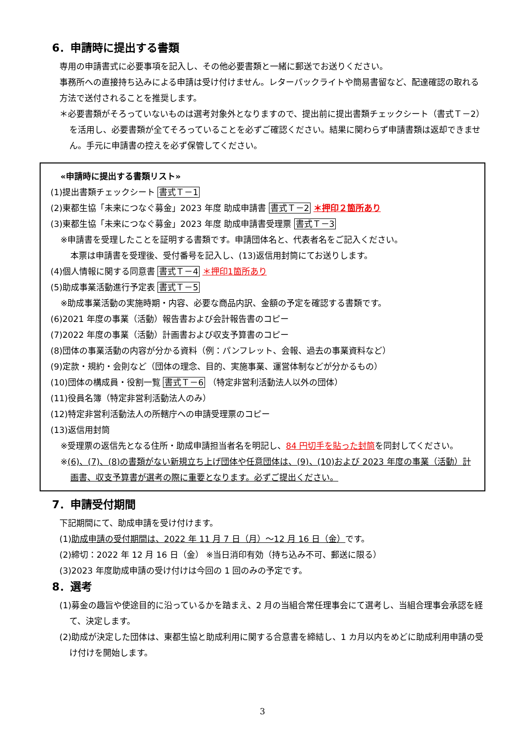6．申請時に提出する書類
専用の申請書式に必要事項を記入し、その他必要書類と一緒に郵送でお送りください。
事務所への直接持ち込みによる申請は受け付けません。レターパックライトや簡易書留など、配達確認の取れる方法で送付されることを推奨します。
＊必要書類がそろっていないものは選考対象外となりますので、提出前に提出書類チェックシート（書式Ｔ－2）を活用し、必要書類が全てそろっていることを必ずご確認ください。結果に関わらず申請書類は返却できません。手元に申請書の控えを必ず保管してください。
«申請時に提出する書類リスト»
(1)提出書類チェックシート 書式Ｔ－1
(2)東都生協「未来につなぐ募金」2023 年度 助成申請書 書式Ｔ－2 ＊押印２箇所あり
(3)東都生協「未来につなぐ募金」2023 年度 助成申請書受理票 書式Ｔ－3
※申請書を受理したことを証明する書類です。申請団体名と、代表者名をご記入ください。
本票は申請書を受理後、受付番号を記入し、(13)返信用封筒にてお送りします。
(4)個人情報に関する同意書 書式Ｔ－4 ＊押印1箇所あり
(5)助成事業活動進行予定表 書式Ｔ－5
※助成事業活動の実施時期・内容、必要な商品内訳、金額の予定を確認する書類です。
(6)2021 年度の事業（活動）報告書および会計報告書のコピー
(7)2022 年度の事業（活動）計画書および収支予算書のコピー
(8)団体の事業活動の内容が分かる資料（例：パンフレット、会報、過去の事業資料など）
(9)定款・規約・会則など（団体の理念、目的、実施事業、運営体制などが分かるもの）
(10)団体の構成員・役割一覧 書式Ｔ－6 （特定非営利活動法人以外の団体）
(11)役員名簿（特定非営利活動法人のみ）
(12)特定非営利活動法人の所轄庁への申請受理票のコピー
(13)返信用封筒
※受理票の返信先となる住所・助成申請担当者名を明記し、84 円切手を貼った封筒を同封してください。
※(6)、(7)、(8)の書類がない新規立ち上げ団体や任意団体は、(9)、(10)および 2023 年度の事業（活動）計画書、収支予算書が選考の際に重要となります。必ずご提出ください。
7．申請受付期間
下記期間にて、助成申請を受け付けます。
(1)助成申請の受付期間は、2022 年 11 月 7 日（月）～12 月 16 日（金）です。
(2)締切：2022 年 12 月 16 日（金） ※当日消印有効（持ち込み不可、郵送に限る）
(3)2023 年度助成申請の受け付けは今回の 1 回のみの予定です。
8．選考
(1)募金の趣旨や使途目的に沿っているかを踏まえ、2 月の当組合常任理事会にて選考し、当組合理事会承認を経て、決定します。
(2)助成が決定した団体は、東都生協と助成利用に関する合意書を締結し、1 カ月以内をめどに助成利用申請の受け付けを開始します。
3